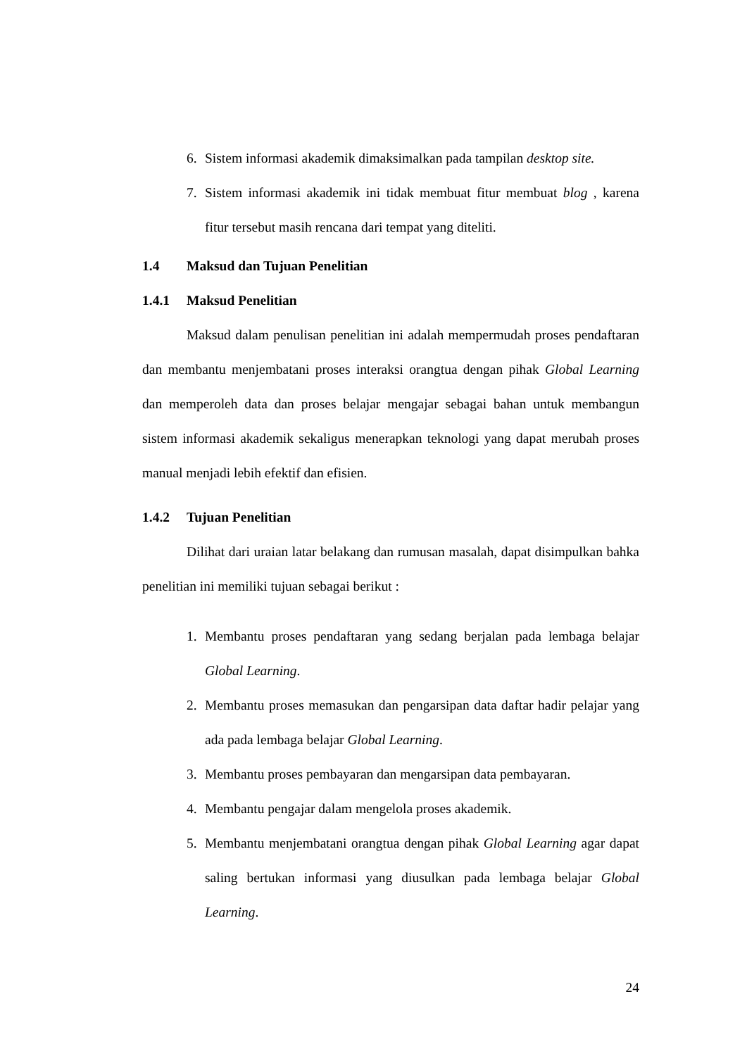6. Sistem informasi akademik dimaksimalkan pada tampilan desktop site.
7. Sistem informasi akademik ini tidak membuat fitur membuat blog , karena fitur tersebut masih rencana dari tempat yang diteliti.
1.4 Maksud dan Tujuan Penelitian
1.4.1 Maksud Penelitian
Maksud dalam penulisan penelitian ini adalah mempermudah proses pendaftaran dan membantu menjembatani proses interaksi orangtua dengan pihak Global Learning dan memperoleh data dan proses belajar mengajar sebagai bahan untuk membangun sistem informasi akademik sekaligus menerapkan teknologi yang dapat merubah proses manual menjadi lebih efektif dan efisien.
1.4.2 Tujuan Penelitian
Dilihat dari uraian latar belakang dan rumusan masalah, dapat disimpulkan bahka penelitian ini memiliki tujuan sebagai berikut :
1. Membantu proses pendaftaran yang sedang berjalan pada lembaga belajar Global Learning.
2. Membantu proses memasukan dan pengarsipan data daftar hadir pelajar yang ada pada lembaga belajar Global Learning.
3. Membantu proses pembayaran dan mengarsipan data pembayaran.
4. Membantu pengajar dalam mengelola proses akademik.
5. Membantu menjembatani orangtua dengan pihak Global Learning agar dapat saling bertukan informasi yang diusulkan pada lembaga belajar Global Learning.
24